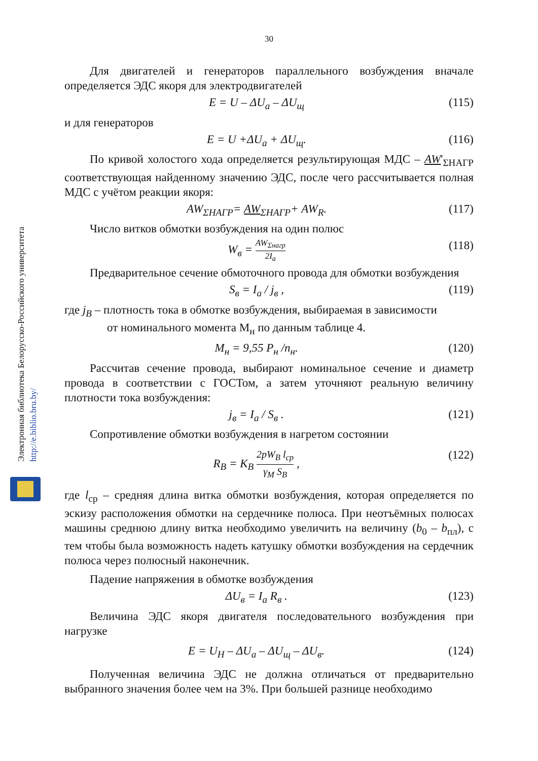30
Электронная библиотека Белорусско-Российского университета
http://e.biblio.bru.by/
Для двигателей и генераторов параллельного возбуждения вначале определяется ЭДС якоря для электродвигателей
E = U – ΔU<sub>a</sub> – ΔU<sub>щ</sub> (115)
и для генераторов
E = U +ΔU<sub>a</sub> + ΔU<sub>щ</sub>. (116)
По кривой холостого хода определяется результирующая МДС – AW'<sub>ΣНАГР</sub> соответствующая найденному значению ЭДС, после чего рассчитывается полная МДС с учётом реакции якоря:
AW<sub>ΣНАГР</sub>= AW<sub>ΣНАГР</sub>+ AW<sub>R</sub>. (117)
Число витков обмотки возбуждения на один полюс
W<sub>в</sub> = AW<sub>Σнагр</sub> 2I<sub>a</sub> (118)
Предварительное сечение обмоточного провода для обмотки возбуждения
S<sub>в</sub> = I<sub>a</sub> / j<sub>в</sub> , (119)
где j<sub>B</sub> – плотность тока в обмотке возбуждения, выбираемая в зависимости
от номинального момента М<sub>н</sub> по данным таблице 4.
М<sub>н</sub> = 9,55 P<sub>н</sub> /n<sub>н</sub>. (120)
Рассчитав сечение провода, выбирают номинальное сечение и диаметр провода в соответствии с ГОСТом, а затем уточняют реальную величину плотности тока возбуждения:
j<sub>в</sub> = I<sub>a</sub> / S<sub>в</sub> . (121)
Сопротивление обмотки возбуждения в нагретом состоянии
R<sub>В</sub> = K<sub>В</sub> 2pW<sub>В</sub> l<sub>ср</sub> γ<sub>М</sub> S<sub>В</sub> , (122)
где l<sub>ср</sub> – средняя длина витка обмотки возбуждения, которая определяется по эскизу расположения обмотки на сердечнике полюса. При неотъёмных полюсах машины среднюю длину витка необходимо увеличить на величину (b<sub>0</sub> – b<sub>пл</sub>), с тем чтобы была возможность надеть катушку обмотки возбуждения на сердечник полюса через полюсный наконечник.
Падение напряжения в обмотке возбуждения
ΔU<sub>в</sub> = I<sub>a</sub> R<sub>в</sub> . (123)
Величина ЭДС якоря двигателя последовательного возбуждения при нагрузке
E = U<sub>Н</sub> – ΔU<sub>a</sub> – ΔU<sub>щ</sub> – ΔU<sub>в</sub>. (124)
Полученная величина ЭДС не должна отличаться от предварительно выбранного значения более чем на 3%. При большей разнице необходимо